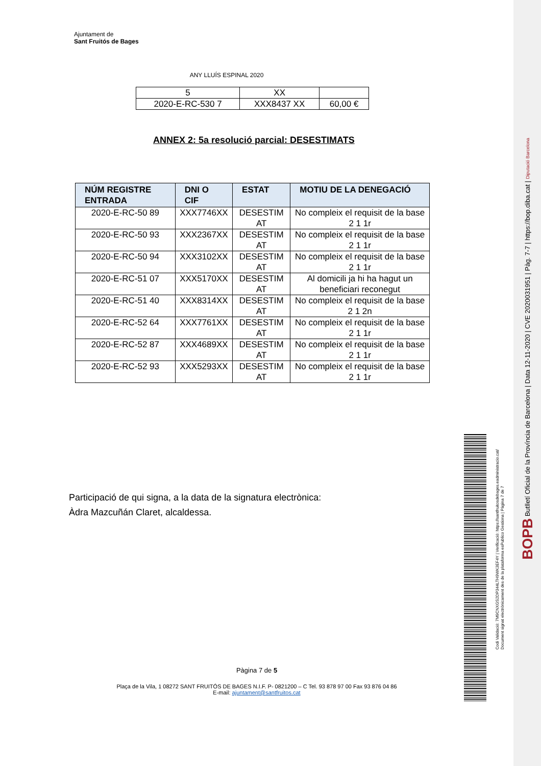Ajuntament de
Sant Fruitós de Bages
ANY LLUÍS ESPINAL 2020
| 5 | XX | |
| 2020-E-RC-530 7 | XXX8437 XX | 60,00 € |
ANNEX 2: 5a resolució parcial: DESESTIMATS
| NÚM REGISTRE ENTRADA | DNI O CIF | ESTAT | MOTIU DE LA DENEGACIÓ |
| --- | --- | --- | --- |
| 2020-E-RC-50 89 | XXX7746XX | DESESTIM AT | No compleix el requisit de la base 2 1 1r |
| 2020-E-RC-50 93 | XXX2367XX | DESESTIM AT | No compleix el requisit de la base 2 1 1r |
| 2020-E-RC-50 94 | XXX3102XX | DESESTIM AT | No compleix el requisit de la base 2 1 1r |
| 2020-E-RC-51 07 | XXX5170XX | DESESTIM AT | Al domicili ja hi ha hagut un beneficiari reconegut |
| 2020-E-RC-51 40 | XXX8314XX | DESESTIM AT | No compleix el requisit de la base 2 1 2n |
| 2020-E-RC-52 64 | XXX7761XX | DESESTIM AT | No compleix el requisit de la base 2 1 1r |
| 2020-E-RC-52 87 | XXX4689XX | DESESTIM AT | No compleix el requisit de la base 2 1 1r |
| 2020-E-RC-52 93 | XXX5293XX | DESESTIM AT | No compleix el requisit de la base 2 1 1r |
Participació de qui signa, a la data de la signatura electrònica:
Àdra Mazcuñán Claret, alcaldessa.
Pàgina 7 de 5
Plaça de la Vila, 1 08272 SANT FRUITÓS DE BAGES N.I.F. P- 0821200 – C Tel. 93 878 97 00 Fax 93 876 04 86
E-mail: ajuntament@santfruitos.cat
Codi Validació: 7M9CNXGS2DP344LTH9WK3EF4Y | Verificació: https://santfruitosdebages.eadministracio.cat/
Document signat electrònicament des de la plataforma esPublico Gestiona | Pàgina 7 de 7
BOPB Butlletí Oficial de la Província de Barcelona | Data 12-11-2020 | CVE 2020031951 | Pàg. 7-7 | https://bop.diba.cat | Diputació Barcelona